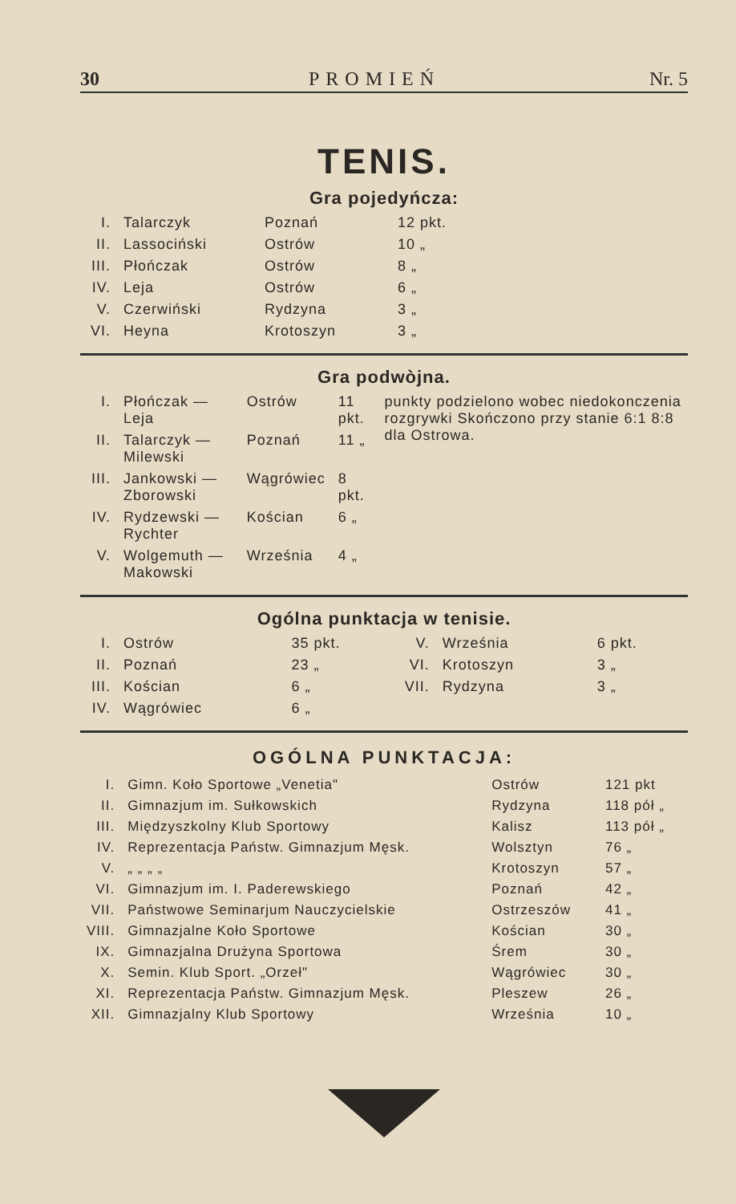30 PROMIEŃ Nr. 5
TENIS.
Gra pojedyńcza:
| I. | Talarczyk | Poznań | 12 pkt. |
| II. | Lassociński | Ostrów | 10 „ |
| III. | Płończak | Ostrów | 8 „ |
| IV. | Leja | Ostrów | 6 „ |
| V. | Czerwiński | Rydzyna | 3 „ |
| VI. | Heyna | Krotoszyn | 3 „ |
Gra podwòjna.
| I. | Płończak — Leja | Ostrów | 11 pkt. | punkty podzielono wobec niedokonczenia rozgrywki Skończono przy stanie 6:1 8:8 dla Ostrowa. |
| II. | Talarczyk — Milewski | Poznań | 11 „ | |
| III. | Jankowski — Zborowski | Wągrówiec | 8 pkt. | |
| IV. | Rydzewski — Rychter | Kościan | 6 „ | |
| V. | Wolgemuth — Makowski | Września | 4 „ | |
Ogólna punktacja w tenisie.
| I. | Ostrów | 35 pkt. | V. | Września | 6 pkt. |
| II. | Poznań | 23 „ | VI. | Krotoszyn | 3 „ |
| III. | Kościan | 6 „ | VII. | Rydzyna | 3 „ |
| IV. | Wągrówiec | 6 „ | | | |
OGÓLNA PUNKTACJA:
| I. | Gimn. Koło Sportowe „Venetia" | Ostrów | 121 pkt |
| II. | Gimnazjum im. Sułkowskich | Rydzyna | 118 pół „ |
| III. | Międzyszkolny Klub Sportowy | Kalisz | 113 pół „ |
| IV. | Reprezentacja Państw. Gimnazjum Męsk. | Wolsztyn | 76 „ |
| V. | „ „ „ „ | Krotoszyn | 57 „ |
| VI. | Gimnazjum im. I. Paderewskiego | Poznań | 42 „ |
| VII. | Państwowe Seminarjum Nauczycielskie | Ostrzeszów | 41 „ |
| VIII. | Gimnazjalne Koło Sportowe | Kościan | 30 „ |
| IX. | Gimnazjalna Drużyna Sportowa | Śrem | 30 „ |
| X. | Semin. Klub Sport. „Orzeł" | Wągrówiec | 30 „ |
| XI. | Reprezentacja Państw. Gimnazjum Męsk. | Pleszew | 26 „ |
| XII. | Gimnazjalny Klub Sportowy | Września | 10 „ |